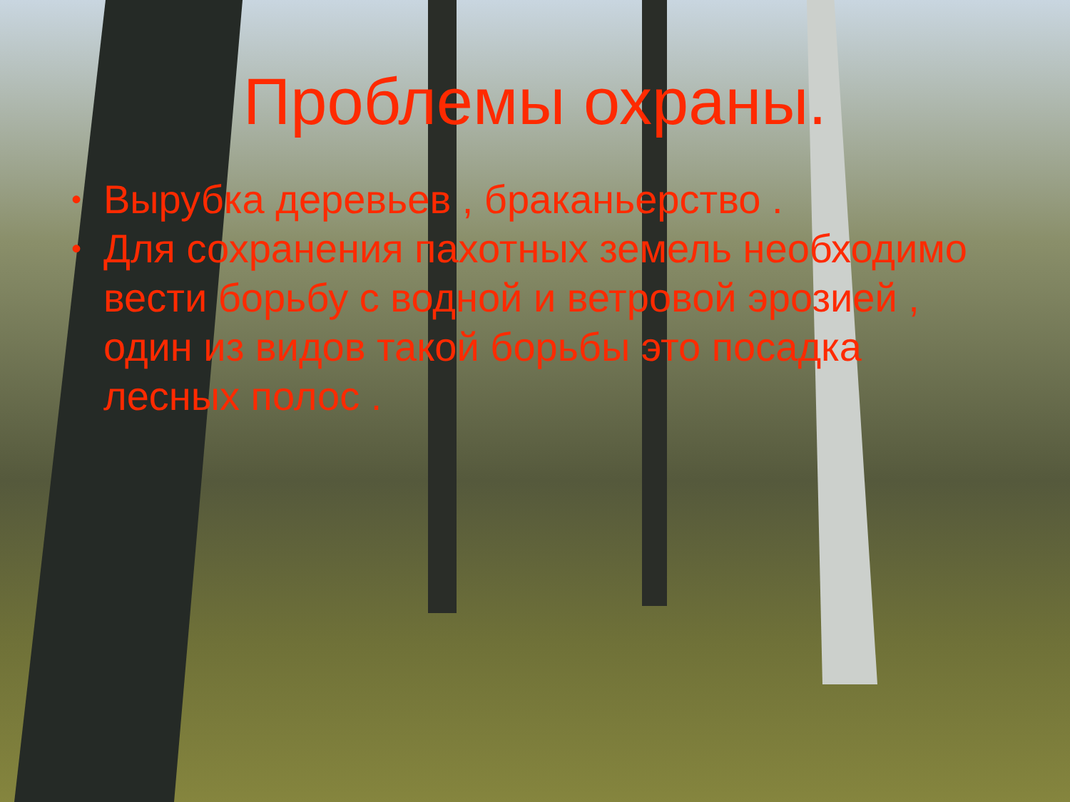Проблемы охраны.
• Вырубка деревьев , браканьерство .
• Для сохранения пахотных земель необходимо вести борьбу с водной и ветровой эрозией , один из видов такой борьбы это посадка лесных полос .